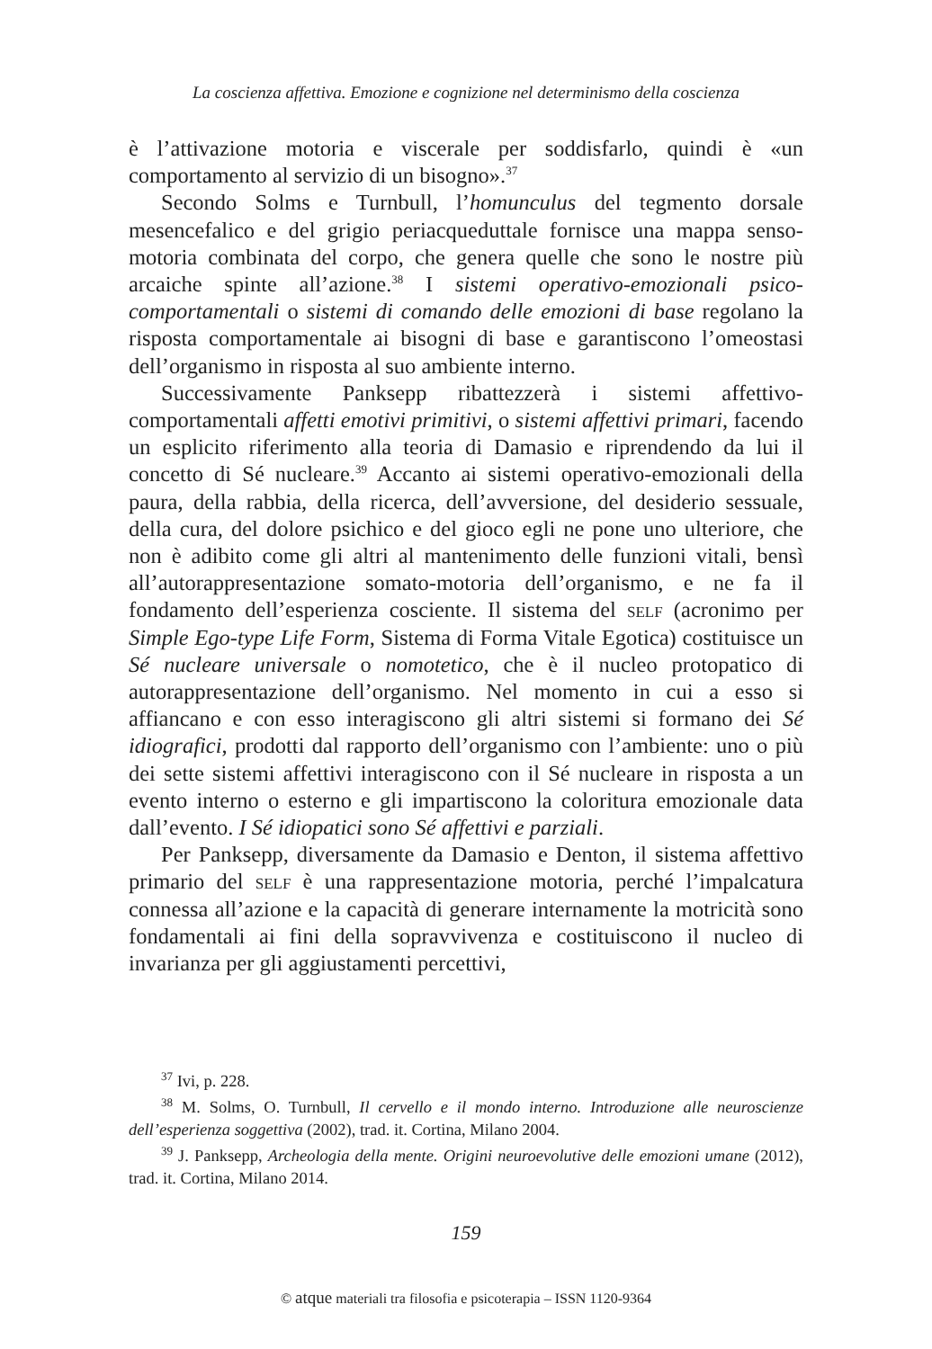La coscienza affettiva. Emozione e cognizione nel determinismo della coscienza
è l’attivazione motoria e viscerale per soddisfarlo, quindi è «un comportamento al servizio di un bisogno».<sup>37</sup>
Secondo Solms e Turnbull, l’homunculus del tegmento dorsale mesencefalico e del grigio periacqueduttale fornisce una mappa senso-motoria combinata del corpo, che genera quelle che sono le nostre più arcaiche spinte all’azione.<sup>38</sup> I sistemi operativo-emozionali psico-comportamentali o sistemi di comando delle emozioni di base regolano la risposta comportamentale ai bisogni di base e garantiscono l’omeostasi dell’organismo in risposta al suo ambiente interno.
Successivamente Panksepp ribattezzerà i sistemi affettivo-comportamentali affetti emotivi primitivi, o sistemi affettivi primari, facendo un esplicito riferimento alla teoria di Damasio e riprendendo da lui il concetto di Sé nucleare.<sup>39</sup> Accanto ai sistemi operativo-emozionali della paura, della rabbia, della ricerca, dell’avversione, del desiderio sessuale, della cura, del dolore psichico e del gioco egli ne pone uno ulteriore, che non è adibito come gli altri al mantenimento delle funzioni vitali, bensì all’autorappresentazione somato-motoria dell’organismo, e ne fa il fondamento dell’esperienza cosciente. Il sistema del self (acronimo per Simple Ego-type Life Form, Sistema di Forma Vitale Egotica) costituisce un Sé nucleare universale o nomotetico, che è il nucleo protopatico di autorappresentazione dell’organismo. Nel momento in cui a esso si affiancano e con esso interagiscono gli altri sistemi si formano dei Sé idiografici, prodotti dal rapporto dell’organismo con l’ambiente: uno o più dei sette sistemi affettivi interagiscono con il Sé nucleare in risposta a un evento interno o esterno e gli impartiscono la coloritura emozionale data dall’evento. I Sé idiopatici sono Sé affettivi e parziali.
Per Panksepp, diversamente da Damasio e Denton, il sistema affettivo primario del self è una rappresentazione motoria, perché l’impalcatura connessa all’azione e la capacità di generare internamente la motricità sono fondamentali ai fini della sopravvivenza e costituiscono il nucleo di invarianza per gli aggiustamenti percettivi,
<sup>37</sup> Ivi, p. 228.
<sup>38</sup> M. Solms, O. Turnbull, Il cervello e il mondo interno. Introduzione alle neuroscienze dell’esperienza soggettiva (2002), trad. it. Cortina, Milano 2004.
<sup>39</sup> J. Panksepp, Archeologia della mente. Origini neuroevolutive delle emozioni umane (2012), trad. it. Cortina, Milano 2014.
159
© atque materiali tra filosofia e psicoterapia – ISSN 1120-9364